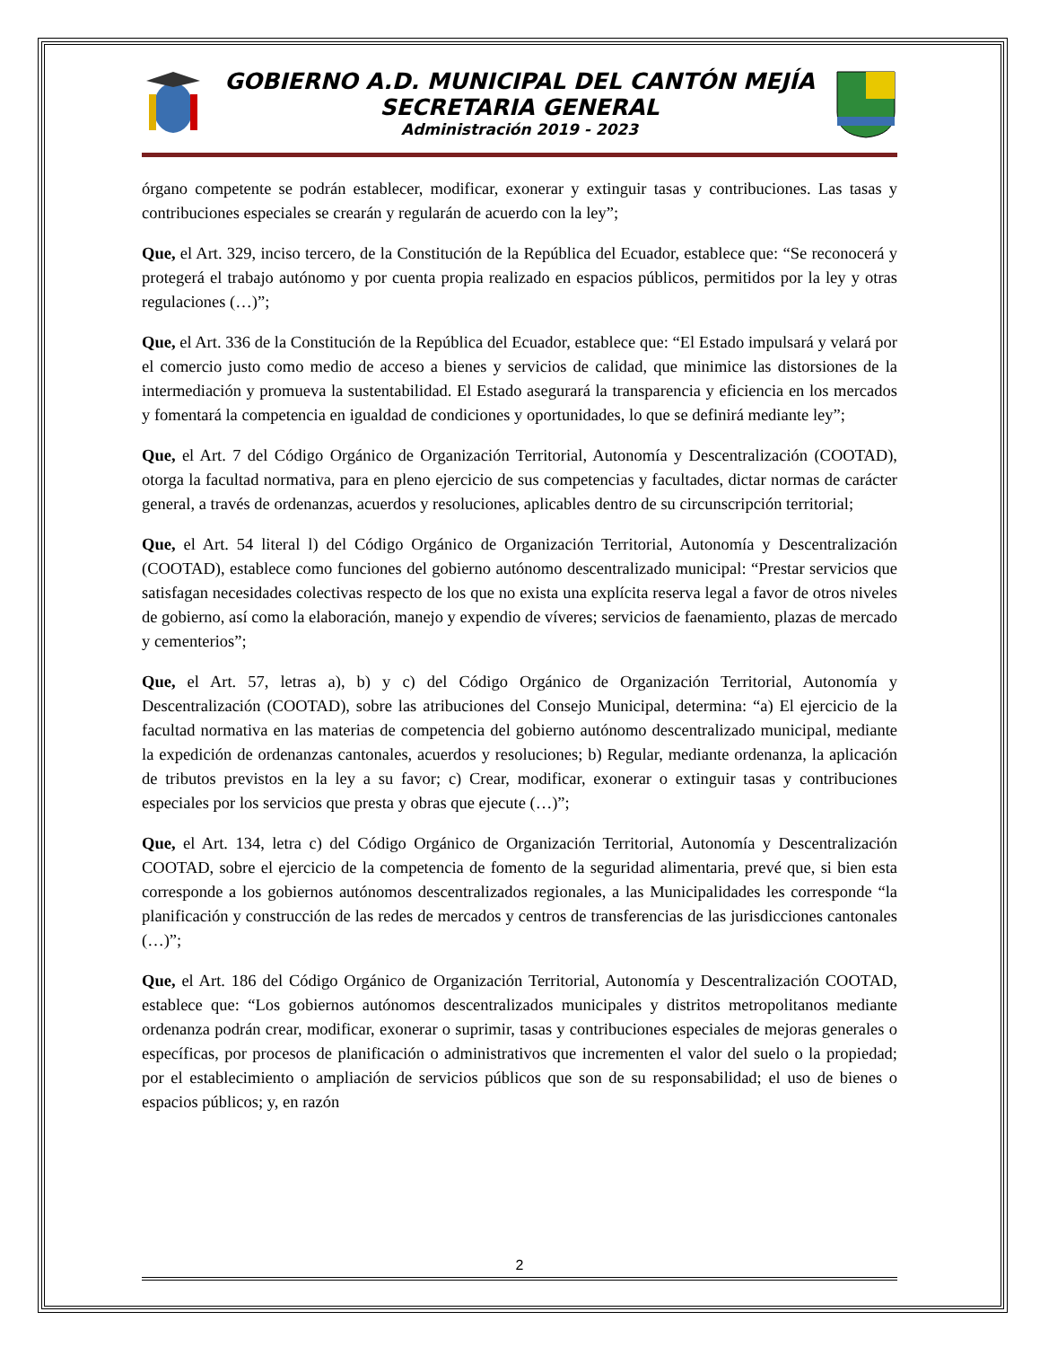GOBIERNO A.D. MUNICIPAL DEL CANTÓN MEJÍA
SECRETARIA GENERAL
Administración 2019 - 2023
órgano competente se podrán establecer, modificar, exonerar y extinguir tasas y contribuciones. Las tasas y contribuciones especiales se crearán y regularán de acuerdo con la ley”;
Que, el Art. 329, inciso tercero, de la Constitución de la República del Ecuador, establece que: “Se reconocerá y protegerá el trabajo autónomo y por cuenta propia realizado en espacios públicos, permitidos por la ley y otras regulaciones (…)”;
Que, el Art. 336 de la Constitución de la República del Ecuador, establece que: “El Estado impulsará y velará por el comercio justo como medio de acceso a bienes y servicios de calidad, que minimice las distorsiones de la intermediación y promueva la sustentabilidad. El Estado asegurará la transparencia y eficiencia en los mercados y fomentará la competencia en igualdad de condiciones y oportunidades, lo que se definirá mediante ley”;
Que, el Art. 7 del Código Orgánico de Organización Territorial, Autonomía y Descentralización (COOTAD), otorga la facultad normativa, para en pleno ejercicio de sus competencias y facultades, dictar normas de carácter general, a través de ordenanzas, acuerdos y resoluciones, aplicables dentro de su circunscripción territorial;
Que, el Art. 54 literal l) del Código Orgánico de Organización Territorial, Autonomía y Descentralización (COOTAD), establece como funciones del gobierno autónomo descentralizado municipal: “Prestar servicios que satisfagan necesidades colectivas respecto de los que no exista una explícita reserva legal a favor de otros niveles de gobierno, así como la elaboración, manejo y expendio de víveres; servicios de faenamiento, plazas de mercado y cementerios”;
Que, el Art. 57, letras a), b) y c) del Código Orgánico de Organización Territorial, Autonomía y Descentralización (COOTAD), sobre las atribuciones del Consejo Municipal, determina: “a) El ejercicio de la facultad normativa en las materias de competencia del gobierno autónomo descentralizado municipal, mediante la expedición de ordenanzas cantonales, acuerdos y resoluciones; b) Regular, mediante ordenanza, la aplicación de tributos previstos en la ley a su favor; c) Crear, modificar, exonerar o extinguir tasas y contribuciones especiales por los servicios que presta y obras que ejecute (…)”;
Que, el Art. 134, letra c) del Código Orgánico de Organización Territorial, Autonomía y Descentralización COOTAD, sobre el ejercicio de la competencia de fomento de la seguridad alimentaria, prevé que, si bien esta corresponde a los gobiernos autónomos descentralizados regionales, a las Municipalidades les corresponde “la planificación y construcción de las redes de mercados y centros de transferencias de las jurisdicciones cantonales (…)”;
Que, el Art. 186 del Código Orgánico de Organización Territorial, Autonomía y Descentralización COOTAD, establece que: “Los gobiernos autónomos descentralizados municipales y distritos metropolitanos mediante ordenanza podrán crear, modificar, exonerar o suprimir, tasas y contribuciones especiales de mejoras generales o específicas, por procesos de planificación o administrativos que incrementen el valor del suelo o la propiedad; por el establecimiento o ampliación de servicios públicos que son de su responsabilidad; el uso de bienes o espacios públicos; y, en razón
2